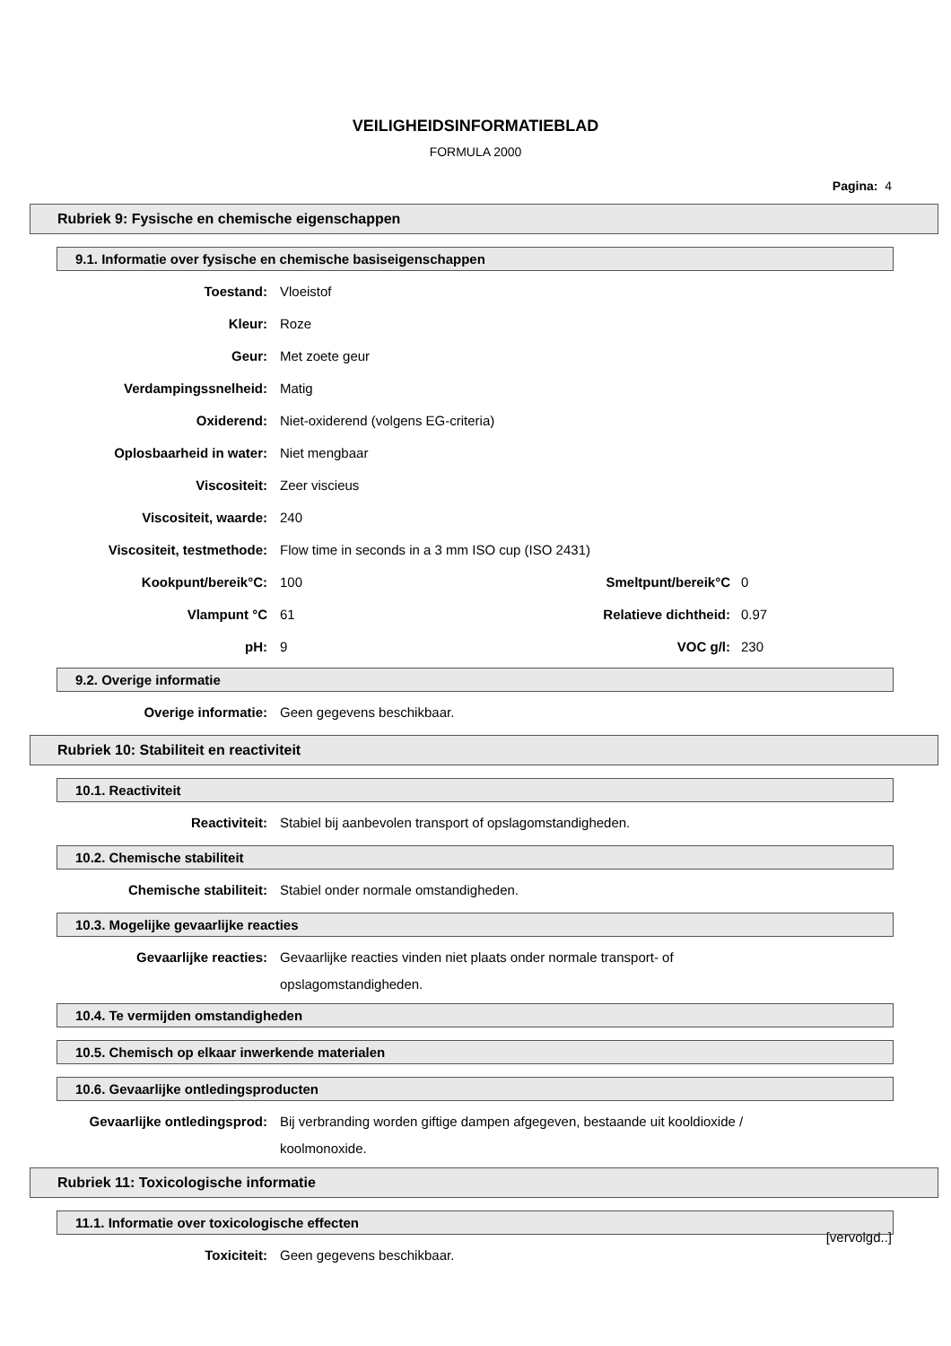VEILIGHEIDSINFORMATIEBLAD
FORMULA 2000
Pagina: 4
Rubriek 9: Fysische en chemische eigenschappen
9.1. Informatie over fysische en chemische basiseigenschappen
| Toestand: | Vloeistof | | |
| Kleur: | Roze | | |
| Geur: | Met zoete geur | | |
| Verdampingssnelheid: | Matig | | |
| Oxiderend: | Niet-oxiderend (volgens EG-criteria) | | |
| Oplosbaarheid in water: | Niet mengbaar | | |
| Viscositeit: | Zeer viscieus | | |
| Viscositeit, waarde: | 240 | | |
| Viscositeit, testmethode: | Flow time in seconds in a 3 mm ISO cup (ISO 2431) | | |
| Kookpunt/bereik°C: | 100 | Smeltpunt/bereik°C | 0 |
| Vlampunt °C | 61 | Relatieve dichtheid: | 0.97 |
| pH: | 9 | VOC g/l: | 230 |
9.2. Overige informatie
| Overige informatie: | Geen gegevens beschikbaar. |
Rubriek 10: Stabiliteit en reactiviteit
10.1. Reactiviteit
| Reactiviteit: | Stabiel bij aanbevolen transport of opslagomstandigheden. |
10.2. Chemische stabiliteit
| Chemische stabiliteit: | Stabiel onder normale omstandigheden. |
10.3. Mogelijke gevaarlijke reacties
| Gevaarlijke reacties: | Gevaarlijke reacties vinden niet plaats onder normale transport- of opslagomstandigheden. |
10.4. Te vermijden omstandigheden
10.5. Chemisch op elkaar inwerkende materialen
10.6. Gevaarlijke ontledingsproducten
| Gevaarlijke ontledingsprod: | Bij verbranding worden giftige dampen afgegeven, bestaande uit kooldioxide / koolmonoxide. |
Rubriek 11: Toxicologische informatie
11.1. Informatie over toxicologische effecten
| Toxiciteit: | Geen gegevens beschikbaar. |
[vervolgd..]